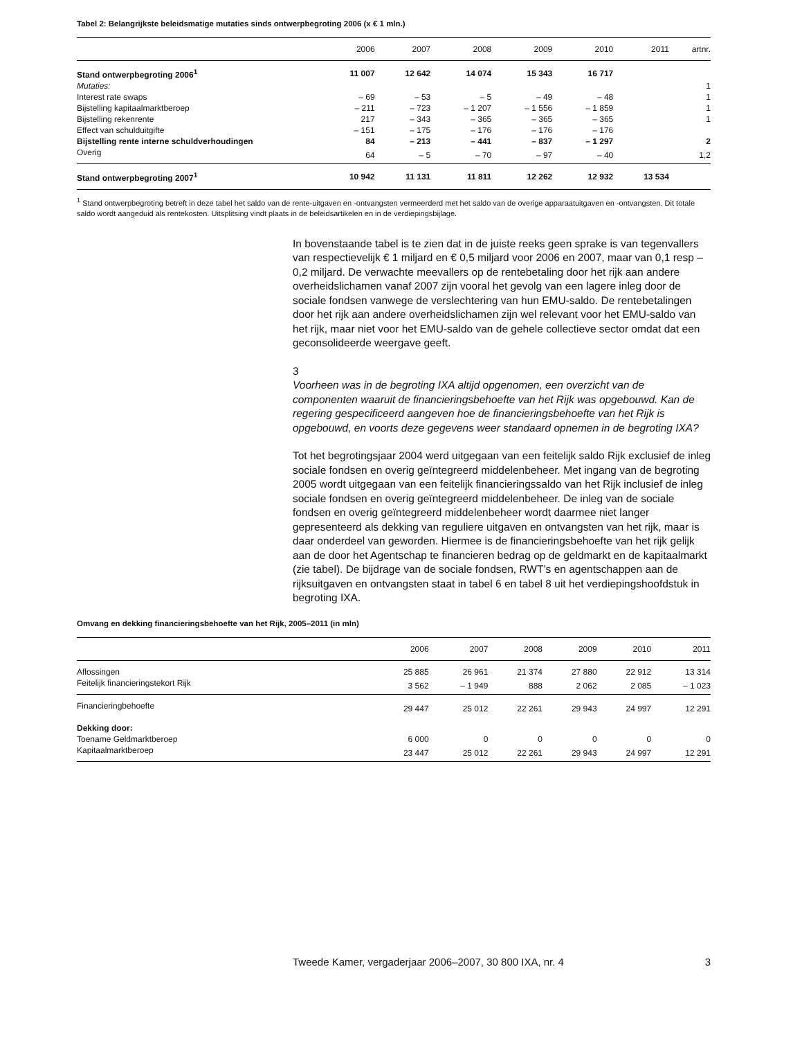Tabel 2: Belangrijkste beleidsmatige mutaties sinds ontwerpbegroting 2006 (x € 1 mln.)
| | 2006 | 2007 | 2008 | 2009 | 2010 | 2011 | artnr. |
| --- | --- | --- | --- | --- | --- | --- | --- |
| Stand ontwerpbegroting 2006<sup>1</sup> | 11 007 | 12 642 | 14 074 | 15 343 | 16 717 | | |
| Mutaties: | | | | | | | 1 |
| Interest rate swaps | – 69 | – 53 | – 5 | – 49 | – 48 | | 1 |
| Bijstelling kapitaalmarktberoep | – 211 | – 723 | – 1 207 | – 1 556 | – 1 859 | | 1 |
| Bijstelling rekenrente | 217 | – 343 | – 365 | – 365 | – 365 | | 1 |
| Effect van schulduitgifte | – 151 | – 175 | – 176 | – 176 | – 176 | | |
| Bijstelling rente interne schuldverhoudingen | 84 | – 213 | – 441 | – 837 | – 1 297 | | 2 |
| Overig | 64 | – 5 | – 70 | – 97 | – 40 | | 1,2 |
| Stand ontwerpbegroting 2007<sup>1</sup> | 10 942 | 11 131 | 11 811 | 12 262 | 12 932 | 13 534 | |
<sup>1</sup> Stand ontwerpbegroting betreft in deze tabel het saldo van de rente-uitgaven en -ontvangsten vermeerderd met het saldo van de overige apparaatuitgaven en -ontvangsten. Dit totale saldo wordt aangeduid als rentekosten. Uitsplitsing vindt plaats in de beleidsartikelen en in de verdiepingsbijlage.
In bovenstaande tabel is te zien dat in de juiste reeks geen sprake is van tegenvallers van respectievelijk € 1 miljard en € 0,5 miljard voor 2006 en 2007, maar van 0,1 resp – 0,2 miljard. De verwachte meevallers op de rentebetaling door het rijk aan andere overheidslichamen vanaf 2007 zijn vooral het gevolg van een lagere inleg door de sociale fondsen vanwege de verslechtering van hun EMU-saldo. De rentebetalingen door het rijk aan andere overheidslichamen zijn wel relevant voor het EMU-saldo van het rijk, maar niet voor het EMU-saldo van de gehele collectieve sector omdat dat een geconsolideerde weergave geeft.
3
Voorheen was in de begroting IXA altijd opgenomen, een overzicht van de componenten waaruit de financieringsbehoefte van het Rijk was opgebouwd. Kan de regering gespecificeerd aangeven hoe de financieringsbehoefte van het Rijk is opgebouwd, en voorts deze gegevens weer standaard opnemen in de begroting IXA?
Tot het begrotingsjaar 2004 werd uitgegaan van een feitelijk saldo Rijk exclusief de inleg sociale fondsen en overig geïntegreerd middelenbeheer. Met ingang van de begroting 2005 wordt uitgegaan van een feitelijk financieringssaldo van het Rijk inclusief de inleg sociale fondsen en overig geïntegreerd middelenbeheer. De inleg van de sociale fondsen en overig geïntegreerd middelenbeheer wordt daarmee niet langer gepresenteerd als dekking van reguliere uitgaven en ontvangsten van het rijk, maar is daar onderdeel van geworden. Hiermee is de financieringsbehoefte van het rijk gelijk aan de door het Agentschap te financieren bedrag op de geldmarkt en de kapitaalmarkt (zie tabel). De bijdrage van de sociale fondsen, RWT’s en agentschappen aan de rijksuitgaven en ontvangsten staat in tabel 6 en tabel 8 uit het verdiepingshoofdstuk in begroting IXA.
Omvang en dekking financieringsbehoefte van het Rijk, 2005–2011 (in mln)
| | 2006 | 2007 | 2008 | 2009 | 2010 | 2011 |
| --- | --- | --- | --- | --- | --- | --- |
| Aflossingen | 25 885 | 26 961 | 21 374 | 27 880 | 22 912 | 13 314 |
| Feitelijk financieringstekort Rijk | 3 562 | – 1 949 | 888 | 2 062 | 2 085 | – 1 023 |
| Financieringbehoefte | 29 447 | 25 012 | 22 261 | 29 943 | 24 997 | 12 291 |
| Dekking door: | | | | | | |
| Toename Geldmarktberoep | 6 000 | 0 | 0 | 0 | 0 | 0 |
| Kapitaalmarktberoep | 23 447 | 25 012 | 22 261 | 29 943 | 24 997 | 12 291 |
Tweede Kamer, vergaderjaar 2006–2007, 30 800 IXA, nr. 4 3